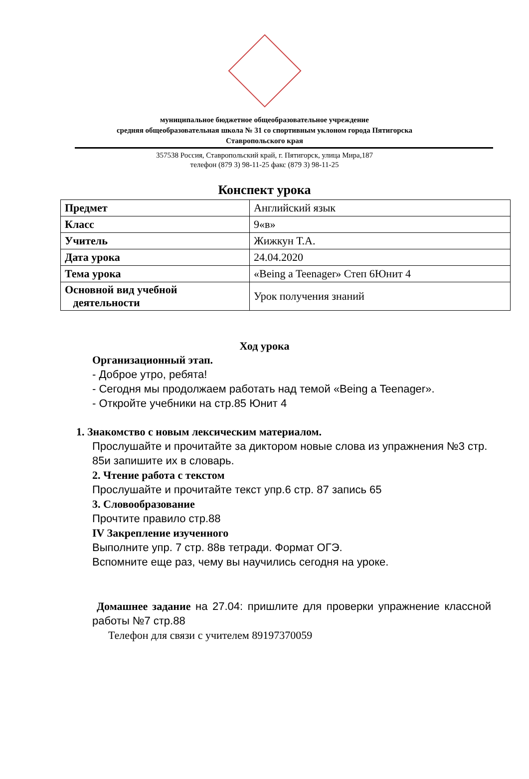муниципальное бюджетное общеобразовательное учреждение
средняя общеобразовательная школа № 31 со спортивным уклоном города Пятигорска
Ставропольского края
357538 Россия, Ставропольский край, г. Пятигорск, улица Мира,187
телефон (879 3) 98-11-25 факс (879 3) 98-11-25
Конспект урока
| Предмет | Английский язык |
| Класс | 9«в» |
| Учитель | Жижкун Т.А. |
| Дата урока | 24.04.2020 |
| Тема урока | «Being a Teenager» Степ 6Юнит 4 |
| Основной вид учебной деятельности | Урок получения знаний |
Ход урока
Организационный этап.
- Доброе утро, ребята!
- Сегодня мы продолжаем работать над темой «Being a Teenager».
- Откройте учебники на стр.85 Юнит 4
1. Знакомство с новым лексическим материалом.
Прослушайте и прочитайте за диктором новые слова из упражнения №3 стр. 85и запишите их в словарь.
2. Чтение работа с текстом
Прослушайте и прочитайте текст упр.6 стр. 87 запись 65
3. Словообразование
Прочтите правило стр.88
IV Закрепление изученного
Выполните упр. 7 стр. 88в тетради. Формат ОГЭ.
Вспомните еще раз, чему вы научились сегодня на уроке.
Домашнее задание на 27.04: пришлите для проверки упражнение классной работы №7 стр.88
Телефон для связи с учителем 89197370059